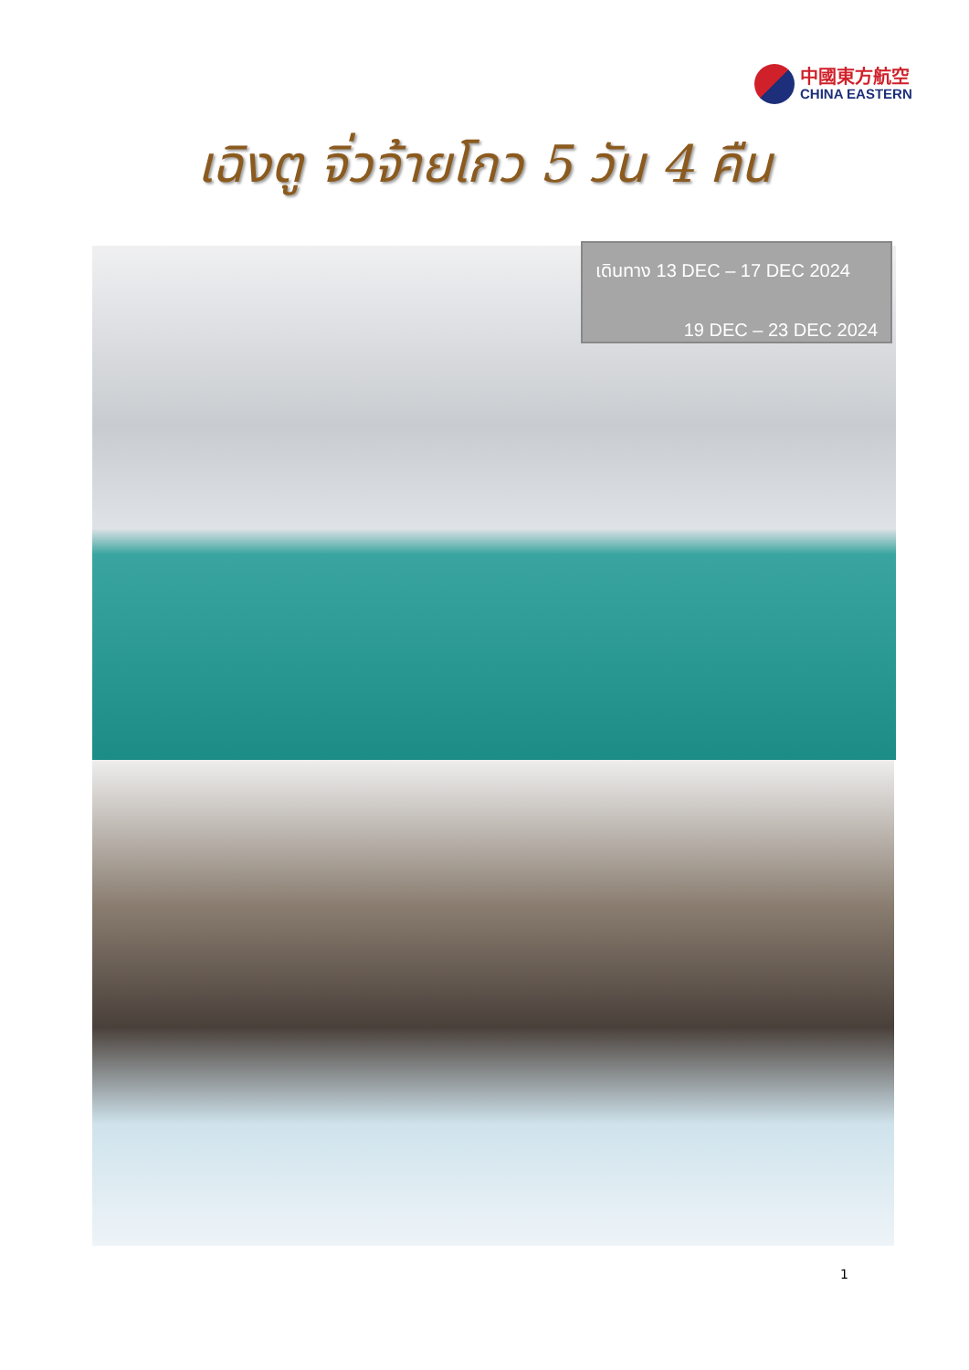中國東方航空
CHINA EASTERN
เฉิงตู จิ่วจ้ายโกว 5 วัน 4 คืน
เดินทาง 13 DEC – 17 DEC 2024
19 DEC – 23 DEC 2024
1